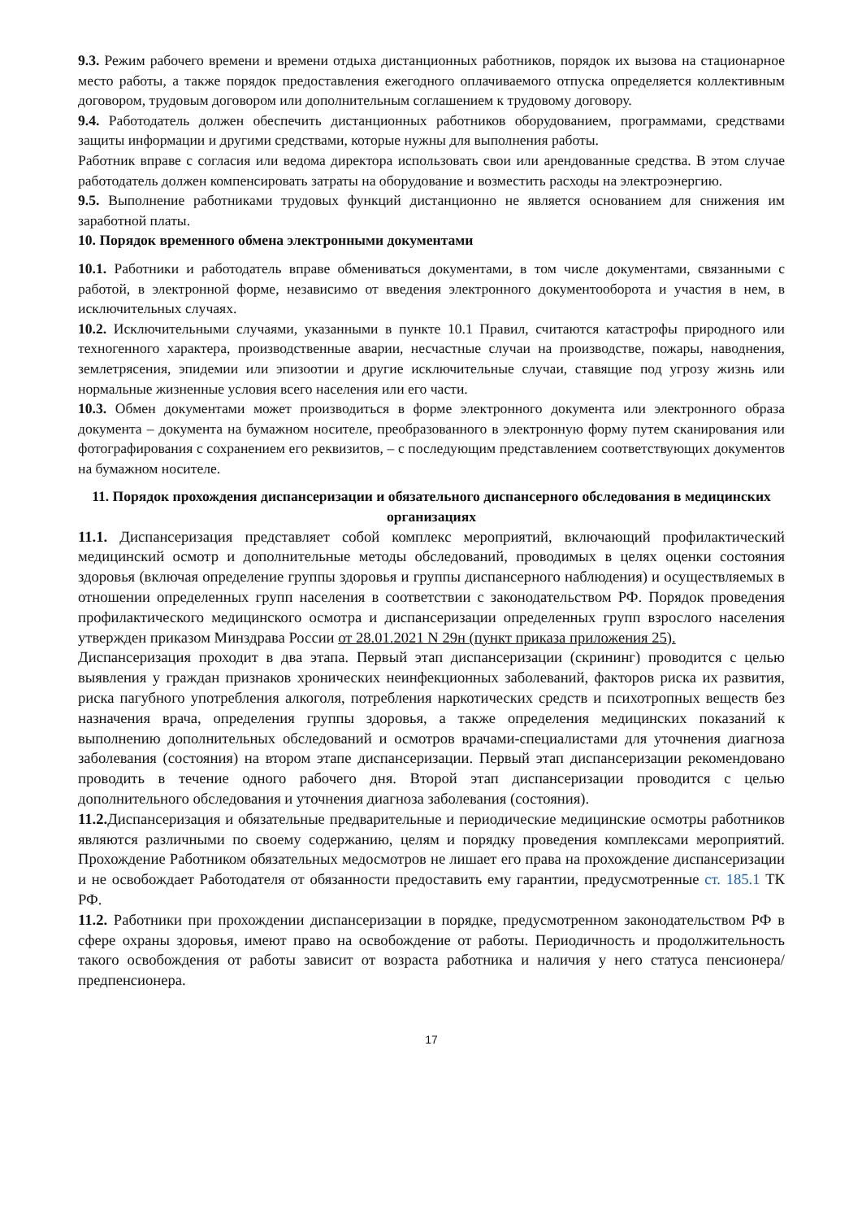9.3. Режим рабочего времени и времени отдыха дистанционных работников, порядок их вызова на стационарное место работы, а также порядок предоставления ежегодного оплачиваемого отпуска определяется коллективным договором, трудовым договором или дополнительным соглашением к трудовому договору.
9.4. Работодатель должен обеспечить дистанционных работников оборудованием, программами, средствами защиты информации и другими средствами, которые нужны для выполнения работы.
Работник вправе с согласия или ведома директора использовать свои или арендованные средства. В этом случае работодатель должен компенсировать затраты на оборудование и возместить расходы на электроэнергию.
9.5. Выполнение работниками трудовых функций дистанционно не является основанием для снижения им заработной платы.
10. Порядок временного обмена электронными документами
10.1. Работники и работодатель вправе обмениваться документами, в том числе документами, связанными с работой, в электронной форме, независимо от введения электронного документооборота и участия в нем, в исключительных случаях.
10.2. Исключительными случаями, указанными в пункте 10.1 Правил, считаются катастрофы природного или техногенного характера, производственные аварии, несчастные случаи на производстве, пожары, наводнения, землетрясения, эпидемии или эпизоотии и другие исключительные случаи, ставящие под угрозу жизнь или нормальные жизненные условия всего населения или его части.
10.3. Обмен документами может производиться в форме электронного документа или электронного образа документа – документа на бумажном носителе, преобразованного в электронную форму путем сканирования или фотографирования с сохранением его реквизитов, – с последующим представлением соответствующих документов на бумажном носителе.
11. Порядок прохождения диспансеризации и обязательного диспансерного обследования в медицинских организациях
11.1. Диспансеризация представляет собой комплекс мероприятий, включающий профилактический медицинский осмотр и дополнительные методы обследований, проводимых в целях оценки состояния здоровья (включая определение группы здоровья и группы диспансерного наблюдения) и осуществляемых в отношении определенных групп населения в соответствии с законодательством РФ. Порядок проведения профилактического медицинского осмотра и диспансеризации определенных групп взрослого населения утвержден приказом Минздрава России от 28.01.2021 N 29н (пункт приказа приложения 25).
Диспансеризация проходит в два этапа. Первый этап диспансеризации (скрининг) проводится с целью выявления у граждан признаков хронических неинфекционных заболеваний, факторов риска их развития, риска пагубного употребления алкоголя, потребления наркотических средств и психотропных веществ без назначения врача, определения группы здоровья, а также определения медицинских показаний к выполнению дополнительных обследований и осмотров врачами-специалистами для уточнения диагноза заболевания (состояния) на втором этапе диспансеризации. Первый этап диспансеризации рекомендовано проводить в течение одного рабочего дня. Второй этап диспансеризации проводится с целью дополнительного обследования и уточнения диагноза заболевания (состояния).
11.2. Диспансеризация и обязательные предварительные и периодические медицинские осмотры работников являются различными по своему содержанию, целям и порядку проведения комплексами мероприятий. Прохождение Работником обязательных медосмотров не лишает его права на прохождение диспансеризации и не освобождает Работодателя от обязанности предоставить ему гарантии, предусмотренные ст. 185.1 ТК РФ.
11.2. Работники при прохождении диспансеризации в порядке, предусмотренном законодательством РФ в сфере охраны здоровья, имеют право на освобождение от работы. Периодичность и продолжительность такого освобождения от работы зависит от возраста работника и наличия у него статуса пенсионера/предпенсионера.
17